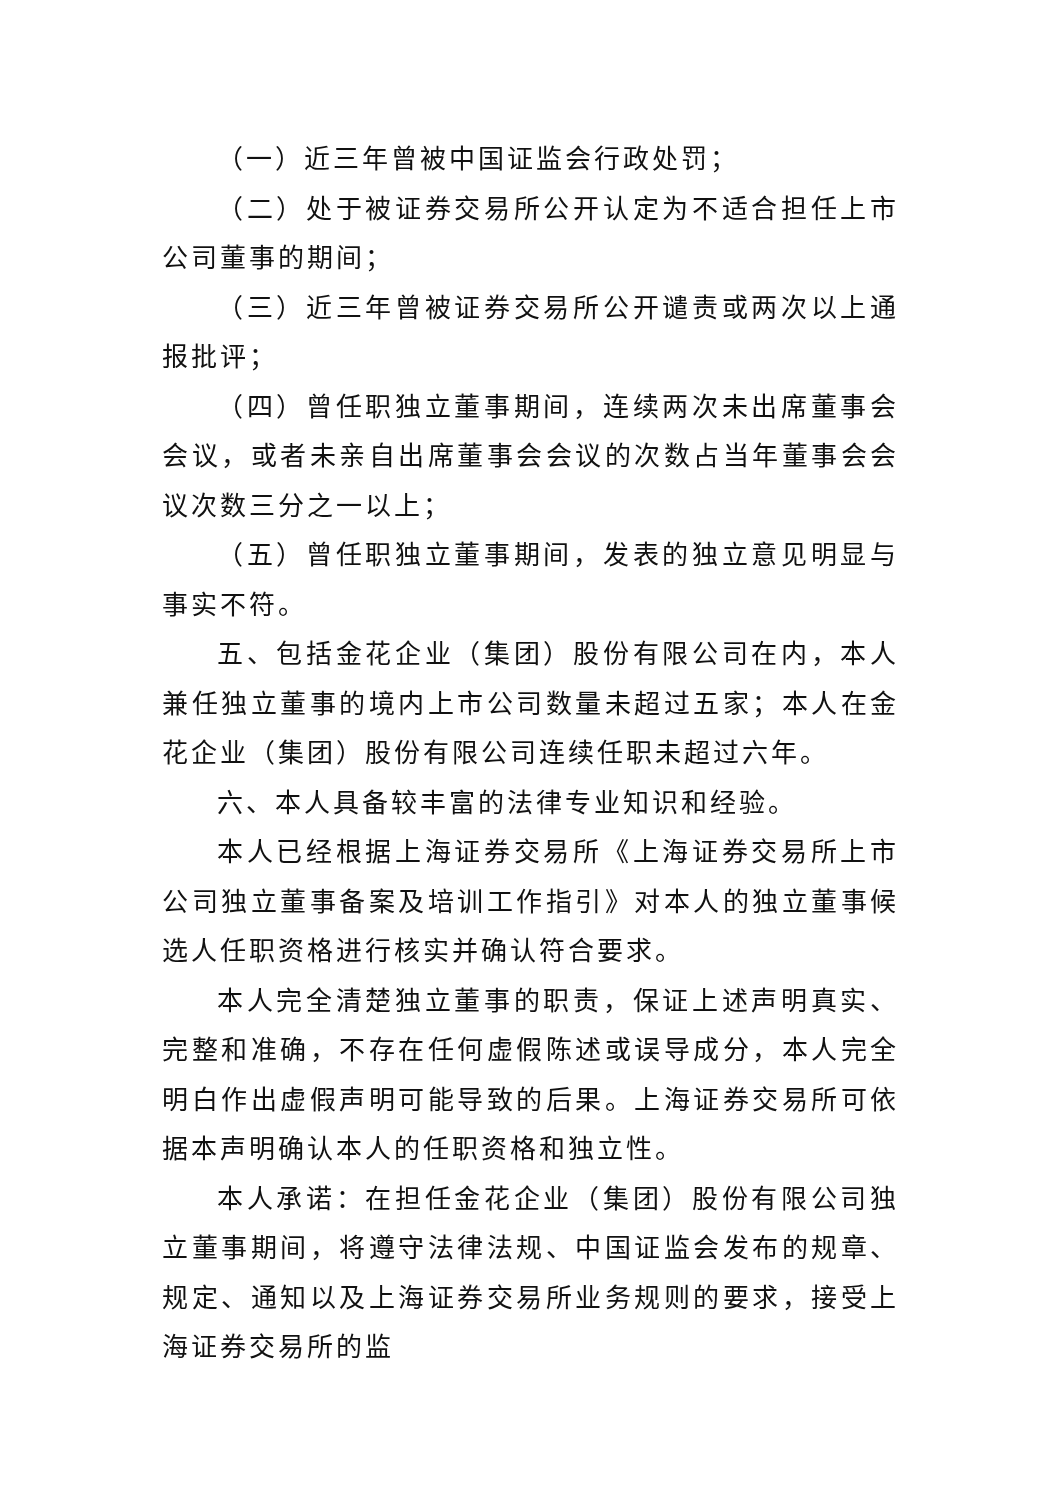（一）近三年曾被中国证监会行政处罚；
（二）处于被证券交易所公开认定为不适合担任上市公司董事的期间；
（三）近三年曾被证券交易所公开谴责或两次以上通报批评；
（四）曾任职独立董事期间，连续两次未出席董事会会议，或者未亲自出席董事会会议的次数占当年董事会会议次数三分之一以上；
（五）曾任职独立董事期间，发表的独立意见明显与事实不符。
五、包括金花企业（集团）股份有限公司在内，本人兼任独立董事的境内上市公司数量未超过五家；本人在金花企业（集团）股份有限公司连续任职未超过六年。
六、本人具备较丰富的法律专业知识和经验。
本人已经根据上海证券交易所《上海证券交易所上市公司独立董事备案及培训工作指引》对本人的独立董事候选人任职资格进行核实并确认符合要求。
本人完全清楚独立董事的职责，保证上述声明真实、完整和准确，不存在任何虚假陈述或误导成分，本人完全明白作出虚假声明可能导致的后果。上海证券交易所可依据本声明确认本人的任职资格和独立性。
本人承诺：在担任金花企业（集团）股份有限公司独立董事期间，将遵守法律法规、中国证监会发布的规章、规定、通知以及上海证券交易所业务规则的要求，接受上海证券交易所的监